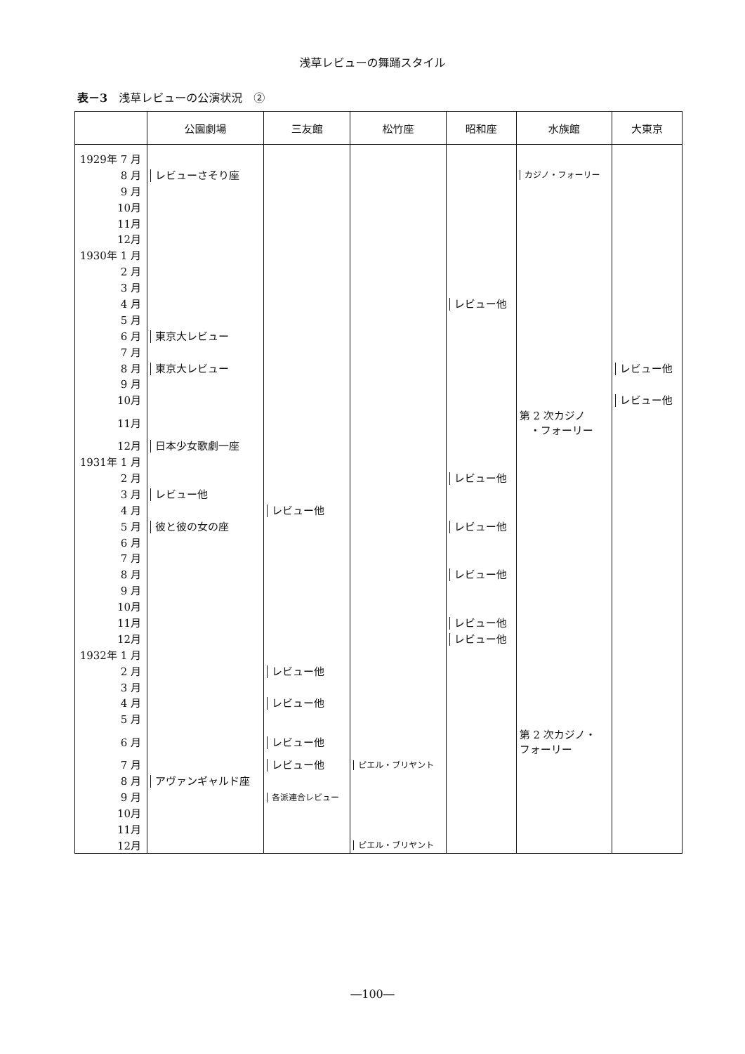浅草レビューの舞踊スタイル
表－3　浅草レビューの公演状況　②
| | 公園劇場 | 三友館 | 松竹座 | 昭和座 | 水族館 | 大東京 |
| --- | --- | --- | --- | --- | --- | --- |
| 1929年 7 月 | | | | | | |
| 8 月 | レビューさそり座 | | | | カジノ・フォーリー | |
| 9 月 | | | | | | |
| 10月 | | | | | | |
| 11月 | | | | | | |
| 12月 | | | | | | |
| 1930年 1 月 | | | | | | |
| 2 月 | | | | | | |
| 3 月 | | | | | | |
| 4 月 | | | | レビュー他 | | |
| 5 月 | | | | | | |
| 6 月 | 東京大レビュー | | | | | |
| 7 月 | | | | | | |
| 8 月 | 東京大レビュー | | | | | レビュー他 |
| 9 月 | | | | | | |
| 10月 | | | | | | レビュー他 |
| 11月 | | | | | 第 2 次カジノ ・フォーリー | |
| 12月 | 日本少女歌劇一座 | | | | | |
| 1931年 1 月 | | | | | | |
| 2 月 | | | | レビュー他 | | |
| 3 月 | レビュー他 | | | | | |
| 4 月 | | レビュー他 | | | | |
| 5 月 | 彼と彼の女の座 | | | レビュー他 | | |
| 6 月 | | | | | | |
| 7 月 | | | | | | |
| 8 月 | | | | レビュー他 | | |
| 9 月 | | | | | | |
| 10月 | | | | | | |
| 11月 | | | | レビュー他 | | |
| 12月 | | | | レビュー他 | | |
| 1932年 1 月 | | | | | | |
| 2 月 | | レビュー他 | | | | |
| 3 月 | | | | | | |
| 4 月 | | レビュー他 | | | | |
| 5 月 | | | | | | |
| 6 月 | | レビュー他 | | | 第 2 次カジノ・ フォーリー | |
| 7 月 | | レビュー他 | ピエル・ブリヤント | | | |
| 8 月 | アヴァンギャルド座 | | | | | |
| 9 月 | | 各派連合レビュー | | | | |
| 10月 | | | | | | |
| 11月 | | | | | | |
| 12月 | | | ピエル・ブリヤント | | | |
―100―